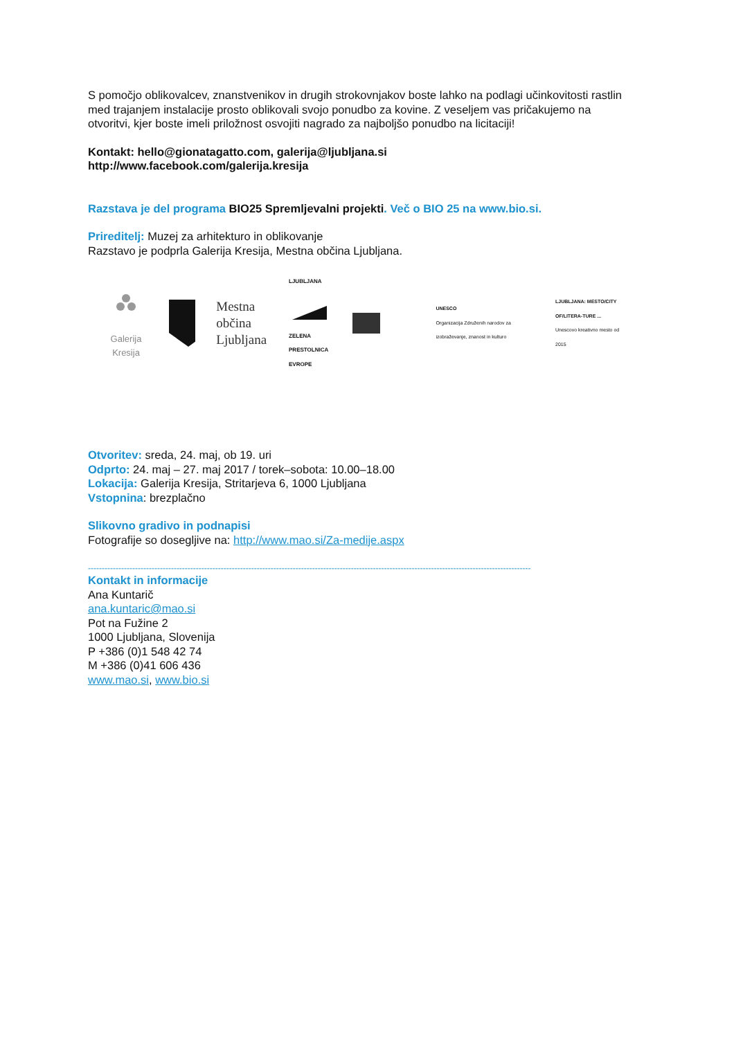S pomočjo oblikovalcev, znanstvenikov in drugih strokovnjakov boste lahko na podlagi učinkovitosti rastlin med trajanjem instalacije prosto oblikovali svojo ponudbo za kovine. Z veseljem vas pričakujemo na otvoritvi, kjer boste imeli priložnost osvojiti nagrado za najboljšo ponudbo na licitaciji!
Kontakt: hello@gionatagatto.com, galerija@ljubljana.si
http://www.facebook.com/galerija.kresija
Razstava je del programa BIO25 Spremljevalni projekti. Več o BIO 25 na www.bio.si.
Prireditelj: Muzej za arhitekturo in oblikovanje
Razstavo je podprla Galerija Kresija, Mestna občina Ljubljana.
Galerija Kresija
Mestna občina
Ljubljana
LJUBLJANA
ZELENA
PRESTOLNICA EVROPE
UNESCO
Organizacija Združenih narodov za izobraževanje, znanost in kulturo
LJUBLJANA: MESTO/CITY OF/LITERA-TURE ...
Unescovo kreativno mesto od 2015
Otvoritev: sreda, 24. maj, ob 19. uri
Odprto: 24. maj – 27. maj 2017 / torek–sobota: 10.00–18.00
Lokacija: Galerija Kresija, Stritarjeva 6, 1000 Ljubljana
Vstopnina: brezplačno
Slikovno gradivo in podnapisi
Fotografije so dosegljive na: http://www.mao.si/Za-medije.aspx
----------------------------------------------------------------------------------------------------------------------------------------------------------------
Kontakt in informacije
Ana Kuntarič
ana.kuntaric@mao.si
Pot na Fužine 2
1000 Ljubljana, Slovenija
P +386 (0)1 548 42 74
M +386 (0)41 606 436
www.mao.si, www.bio.si